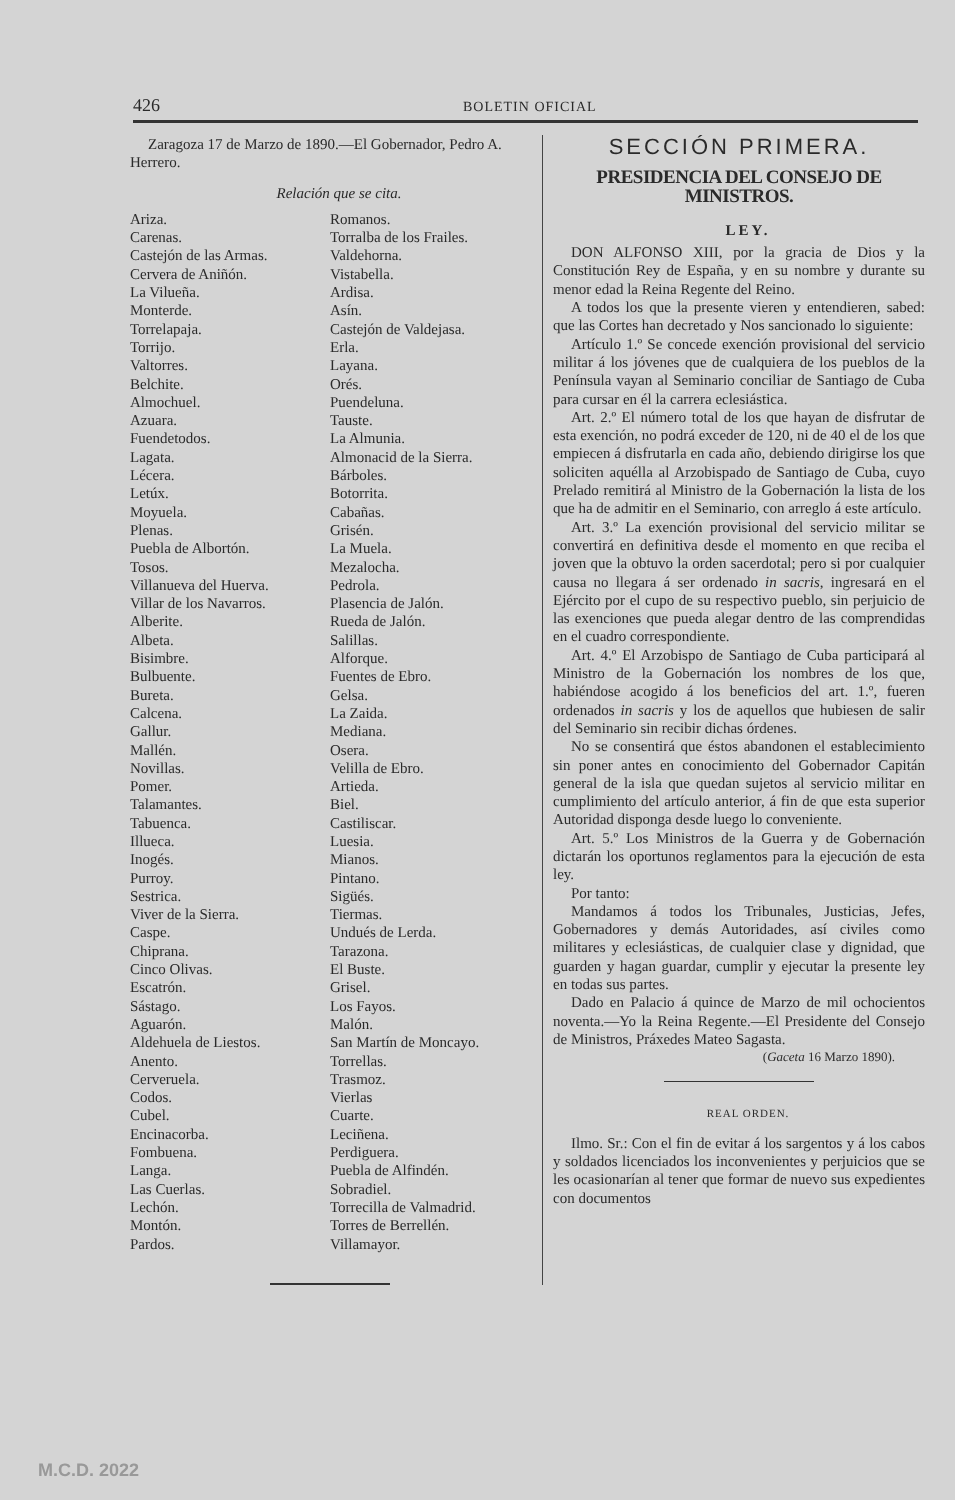426 BOLETIN OFICIAL
Zaragoza 17 de Marzo de 1890.—El Gobernador, Pedro A. Herrero.
Relación que se cita.
Ariza.
Carenas.
Castejón de las Armas.
Cervera de Aniñón.
La Vilueña.
Monterde.
Torrelapaja.
Torrijo.
Valtorres.
Belchite.
Almochuel.
Azuara.
Fuendetodos.
Lagata.
Lécera.
Letúx.
Moyuela.
Plenas.
Puebla de Albortón.
Tosos.
Villanueva del Huerva.
Villar de los Navarros.
Alberite.
Albeta.
Bisimbre.
Bulbuente.
Bureta.
Calcena.
Gallur.
Mallén.
Novillas.
Pomer.
Talamantes.
Tabuenca.
Illueca.
Inogés.
Purroy.
Sestrica.
Viver de la Sierra.
Caspe.
Chiprana.
Cinco Olivas.
Escatrón.
Sástago.
Aguarón.
Aldehuela de Liestos.
Anento.
Cerveruela.
Codos.
Cubel.
Encinacorba.
Fombuena.
Langa.
Las Cuerlas.
Lechón.
Montón.
Pardos.
Romanos.
Torralba de los Frailes.
Valdehorna.
Vistabella.
Ardisa.
Asín.
Castejón de Valdejasa.
Erla.
Layana.
Orés.
Puendeluna.
Tauste.
La Almunia.
Almonacid de la Sierra.
Bárboles.
Botorrita.
Cabañas.
Grisén.
La Muela.
Mezalocha.
Pedrola.
Plasencia de Jalón.
Rueda de Jalón.
Salillas.
Alforque.
Fuentes de Ebro.
Gelsa.
La Zaida.
Mediana.
Osera.
Velilla de Ebro.
Artieda.
Biel.
Castiliscar.
Luesia.
Mianos.
Pintano.
Sigüés.
Tiermas.
Undués de Lerda.
Tarazona.
El Buste.
Grisel.
Los Fayos.
Malón.
San Martín de Moncayo.
Torrellas.
Trasmoz.
Vierlas
Cuarte.
Leciñena.
Perdiguera.
Puebla de Alfindén.
Sobradiel.
Torrecilla de Valmadrid.
Torres de Berrellén.
Villamayor.
SECCIÓN PRIMERA.
PRESIDENCIA DEL CONSEJO DE MINISTROS.
LEY.
DON ALFONSO XIII, por la gracia de Dios y la Constitución Rey de España, y en su nombre y durante su menor edad la Reina Regente del Reino.
A todos los que la presente vieren y entendieren, sabed: que las Cortes han decretado y Nos sancionado lo siguiente:
Artículo 1.º Se concede exención provisional del servicio militar á los jóvenes que de cualquiera de los pueblos de la Península vayan al Seminario conciliar de Santiago de Cuba para cursar en él la carrera eclesiástica.
Art. 2.º El número total de los que hayan de disfrutar de esta exención, no podrá exceder de 120, ni de 40 el de los que empiecen á disfrutarla en cada año, debiendo dirigirse los que soliciten aquélla al Arzobispado de Santiago de Cuba, cuyo Prelado remitirá al Ministro de la Gobernación la lista de los que ha de admitir en el Seminario, con arreglo á este artículo.
Art. 3.º La exención provisional del servicio militar se convertirá en definitiva desde el momento en que reciba el joven que la obtuvo la orden sacerdotal; pero si por cualquier causa no llegara á ser ordenado in sacris, ingresará en el Ejército por el cupo de su respectivo pueblo, sin perjuicio de las exenciones que pueda alegar dentro de las comprendidas en el cuadro correspondiente.
Art. 4.º El Arzobispo de Santiago de Cuba participará al Ministro de la Gobernación los nombres de los que, habiéndose acogido á los beneficios del art. 1.º, fueren ordenados in sacris y los de aquellos que hubiesen de salir del Seminario sin recibir dichas órdenes.
No se consentirá que éstos abandonen el establecimiento sin poner antes en conocimiento del Gobernador Capitán general de la isla que quedan sujetos al servicio militar en cumplimiento del artículo anterior, á fin de que esta superior Autoridad disponga desde luego lo conveniente.
Art. 5.º Los Ministros de la Guerra y de Gobernación dictarán los oportunos reglamentos para la ejecución de esta ley.
Por tanto:
Mandamos á todos los Tribunales, Justicias, Jefes, Gobernadores y demás Autoridades, así civiles como militares y eclesiásticas, de cualquier clase y dignidad, que guarden y hagan guardar, cumplir y ejecutar la presente ley en todas sus partes.
Dado en Palacio á quince de Marzo de mil ochocientos noventa.—Yo la Reina Regente.—El Presidente del Consejo de Ministros, Práxedes Mateo Sagasta.
(Gaceta 16 Marzo 1890).
REAL ORDEN.
Ilmo. Sr.: Con el fin de evitar á los sargentos y á los cabos y soldados licenciados los inconvenientes y perjuicios que se les ocasionarían al tener que formar de nuevo sus expedientes con documentos
M.C.D. 2022